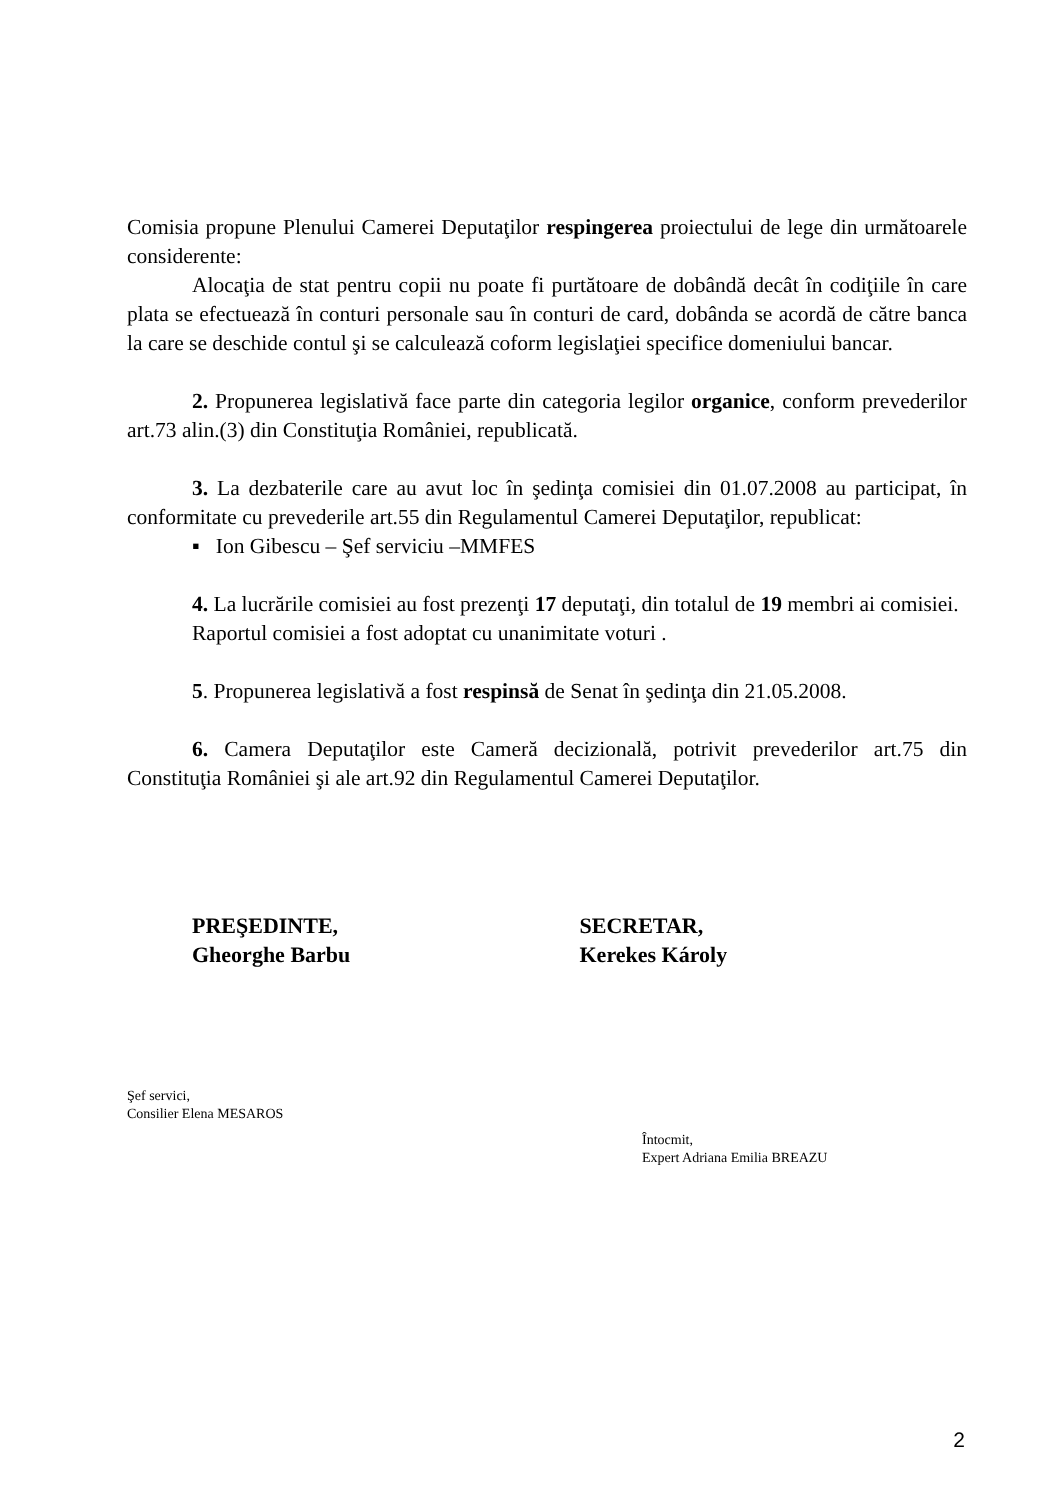Comisia propune Plenului Camerei Deputaţilor respingerea proiectului de lege din următoarele considerente:
Alocaţia de stat pentru copii nu poate fi purtătoare de dobândă decât în codiţiile în care plata se efectuează în conturi personale sau în conturi de card, dobânda se acordă de către banca la care se deschide contul şi se calculează coform legislaţiei specifice domeniului bancar.
2. Propunerea legislativă face parte din categoria legilor organice, conform prevederilor art.73 alin.(3) din Constituţia României, republicată.
3. La dezbaterile care au avut loc în şedinţa comisiei din 01.07.2008 au participat, în conformitate cu prevederile art.55 din Regulamentul Camerei Deputaţilor, republicat:
▪ Ion Gibescu – Şef serviciu –MMFES
4. La lucrările comisiei au fost prezenţi 17 deputaţi, din totalul de 19 membri ai comisiei.
Raportul comisiei a fost adoptat cu unanimitate voturi .
5. Propunerea legislativă a fost respinsă de Senat în şedinţa din 21.05.2008.
6. Camera Deputaţilor este Cameră decizională, potrivit prevederilor art.75 din Constituţia României şi ale art.92 din Regulamentul Camerei Deputaţilor.
PREŞEDINTE,
Gheorghe Barbu
SECRETAR,
Kerekes Károly
Şef servici,
Consilier Elena MESAROS
Întocmit,
Expert Adriana Emilia BREAZU
2